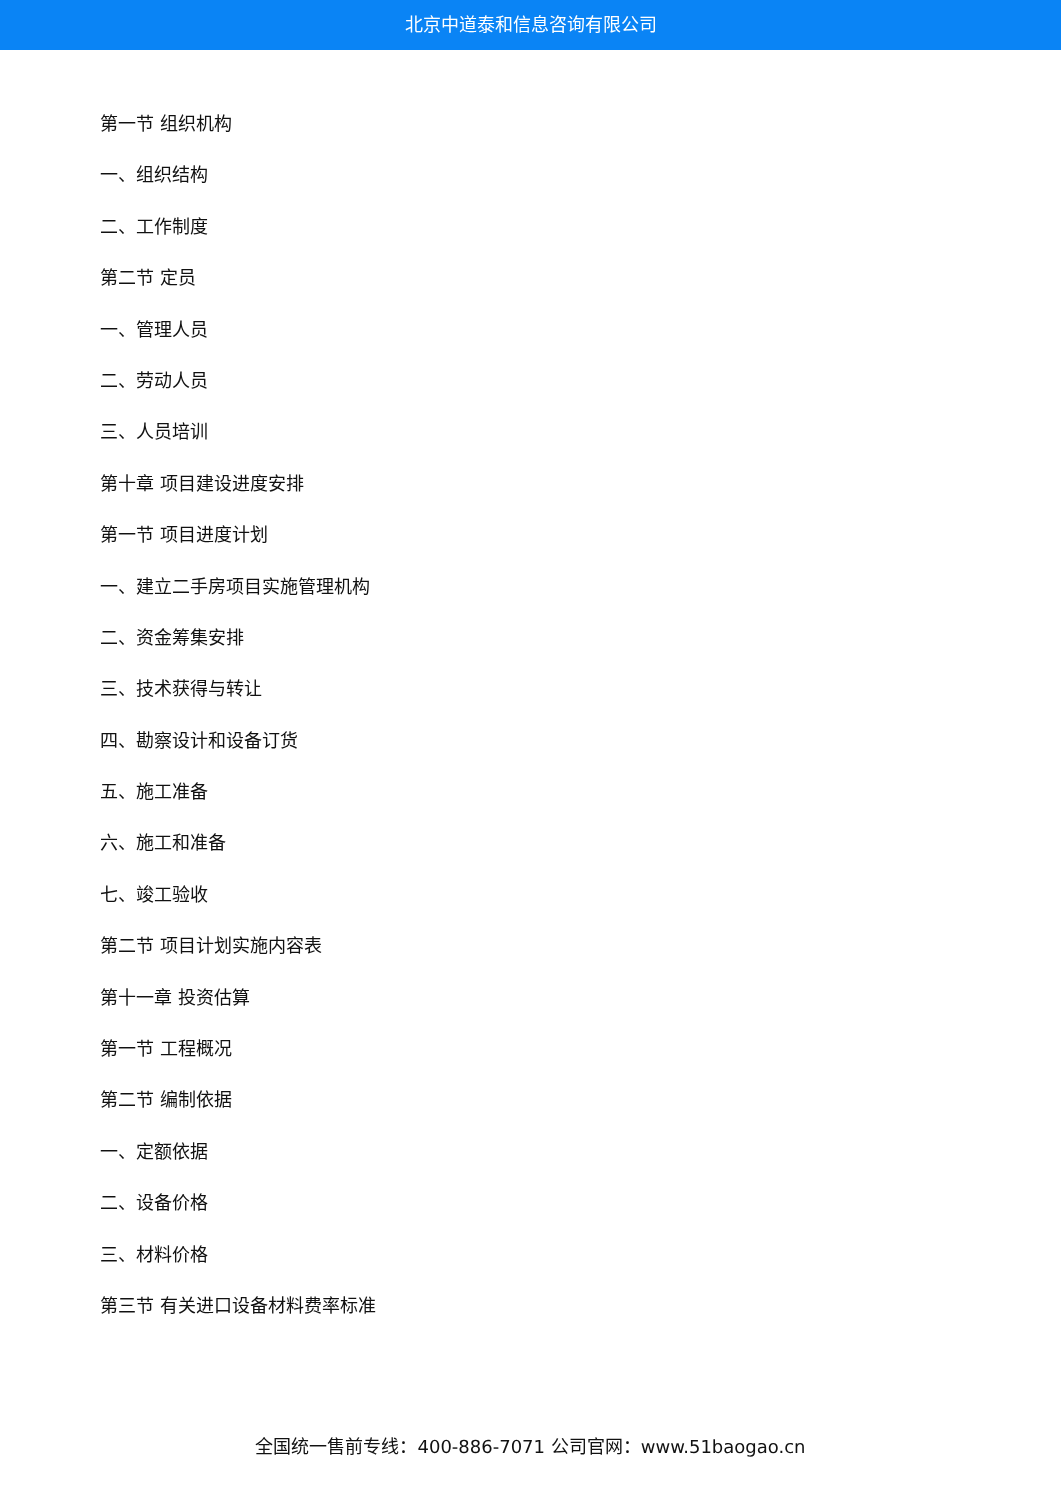北京中道泰和信息咨询有限公司
第一节 组织机构
一、组织结构
二、工作制度
第二节 定员
一、管理人员
二、劳动人员
三、人员培训
第十章 项目建设进度安排
第一节 项目进度计划
一、建立二手房项目实施管理机构
二、资金筹集安排
三、技术获得与转让
四、勘察设计和设备订货
五、施工准备
六、施工和准备
七、竣工验收
第二节 项目计划实施内容表
第十一章 投资估算
第一节 工程概况
第二节 编制依据
一、定额依据
二、设备价格
三、材料价格
第三节 有关进口设备材料费率标准
全国统一售前专线：400-886-7071 公司官网：www.51baogao.cn